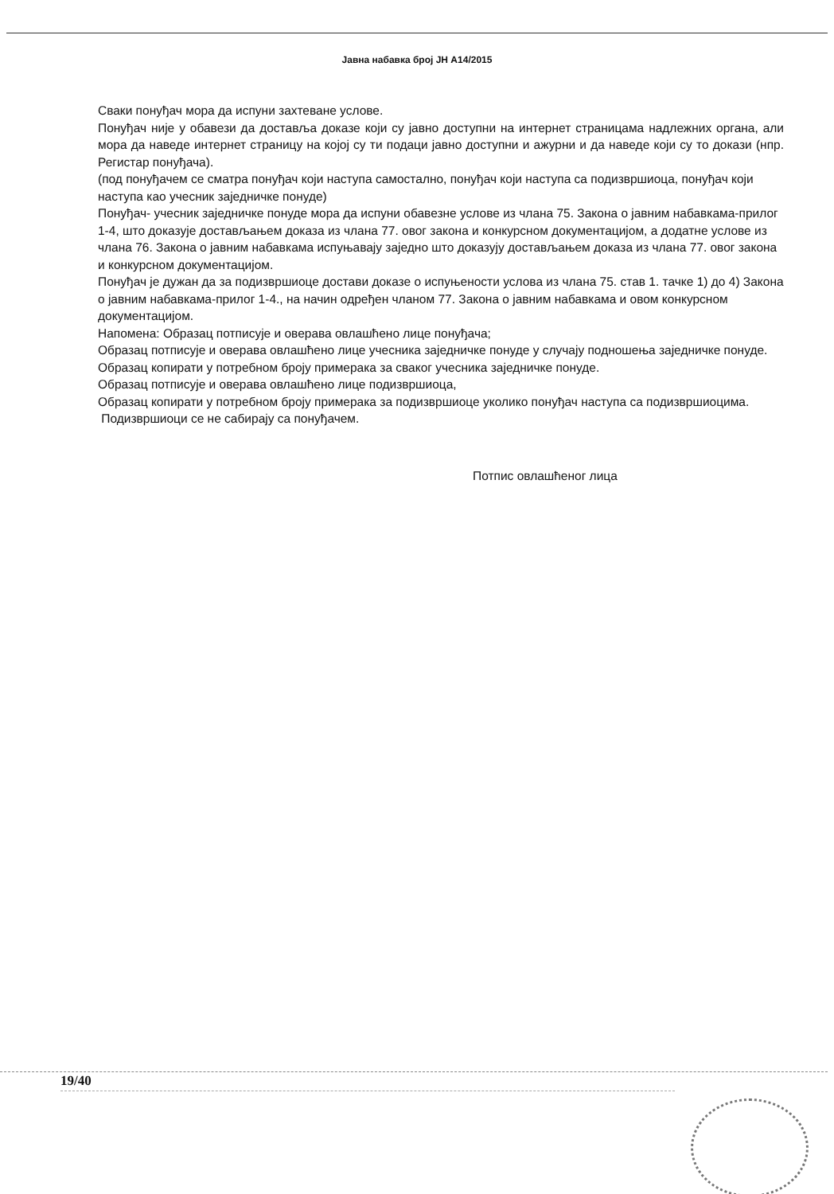Јавна набавка број ЈН А14/2015
Сваки понуђач мора да испуни захтеване услове.
Понуђач није у обавези да доставља доказе који су јавно доступни на интернет страницама надлежних органа, али мора да наведе интернет страницу на којој су ти подаци јавно доступни и ажурни и да наведе који су то докази (нпр. Регистар понуђача).
(под понуђачем се сматра понуђач који наступа самостално, понуђач који наступа са подизвршиоца, понуђач који наступа као учесник заједничке понуде)
Понуђач- учесник заједничке понуде мора да испуни обавезне услове из члана 75. Закона о јавним набавкама-прилог 1-4, што доказује достављањем доказа из члана 77. овог закона и конкурсном документацијом, а додатне услове из члана 76. Закона о јавним набавкама испуњавају заједно што доказују достављањем доказа из члана 77. овог закона и конкурсном документацијом.
Понуђач је дужан да за подизвршиоце достави доказе о испуњености услова из члана 75. став 1. тачке 1) до 4) Закона о јавним набавкама-прилог 1-4., на начин одређен чланом 77. Закона о јавним набавкама и овом конкурсном документацијом.
Напомена: Образац потписује и оверава овлашћено лице понуђача;
Образац потписује и оверава овлашћено лице учесника заједничке понуде у случају подношења заједничке понуде.
Образац копирати у потребном броју примерака за сваког учесника заједничке понуде.
Образац потписује и оверава овлашћено лице подизвршиоца,
Образац копирати у потребном броју примерака за подизвршиоце уколико понуђач наступа са подизвршиоцима.
Подизвршиоци се не сабирају са понуђачем.
Потпис овлашћеног лица
19/40